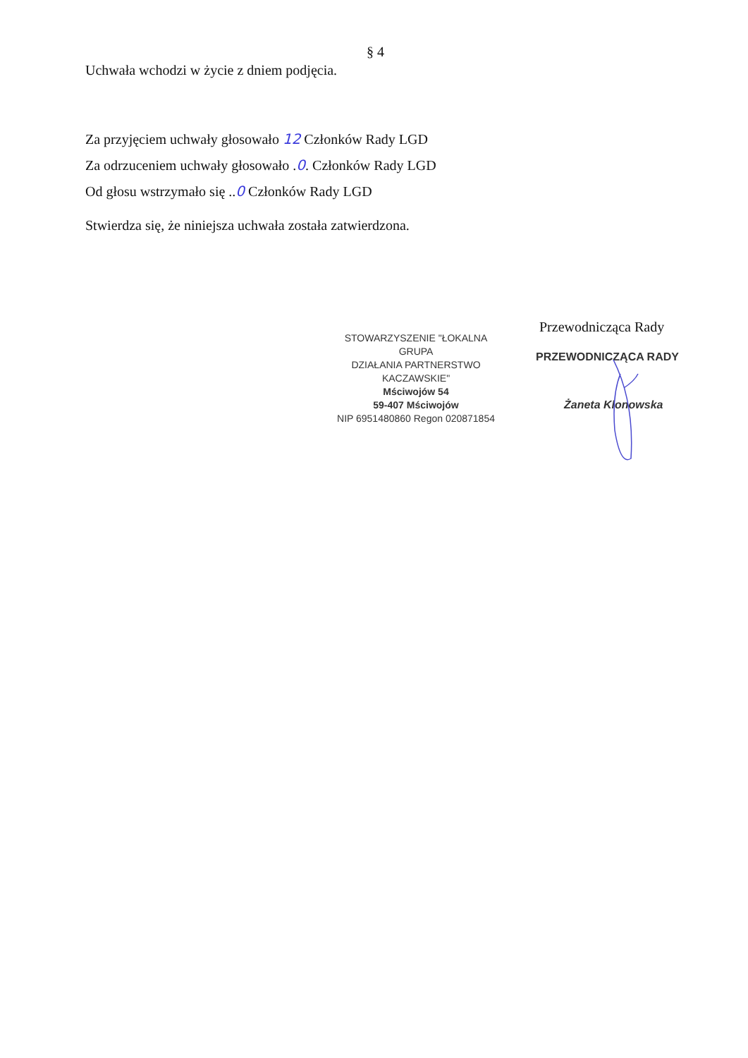§ 4
Uchwała wchodzi w życie z dniem podjęcia.
Za przyjęciem uchwały głosowało 12 Członków Rady LGD
Za odrzuceniem uchwały głosowało .0. Członków Rady LGD
Od głosu wstrzymało się ..0 Członków Rady LGD
Stwierdza się, że niniejsza uchwała została zatwierdzona.
STOWARZYSZENIE "ŁOKALNA GRUPA
DZIAŁANIA PARTNERSTWO KACZAWSKIE"
Mściwojów 54
59-407 Mściwojów
NIP 6951480860 Regon 020871854
Przewodnicząca Rady
PRZEWODNICZĄCA RADY
Żaneta Klonowska